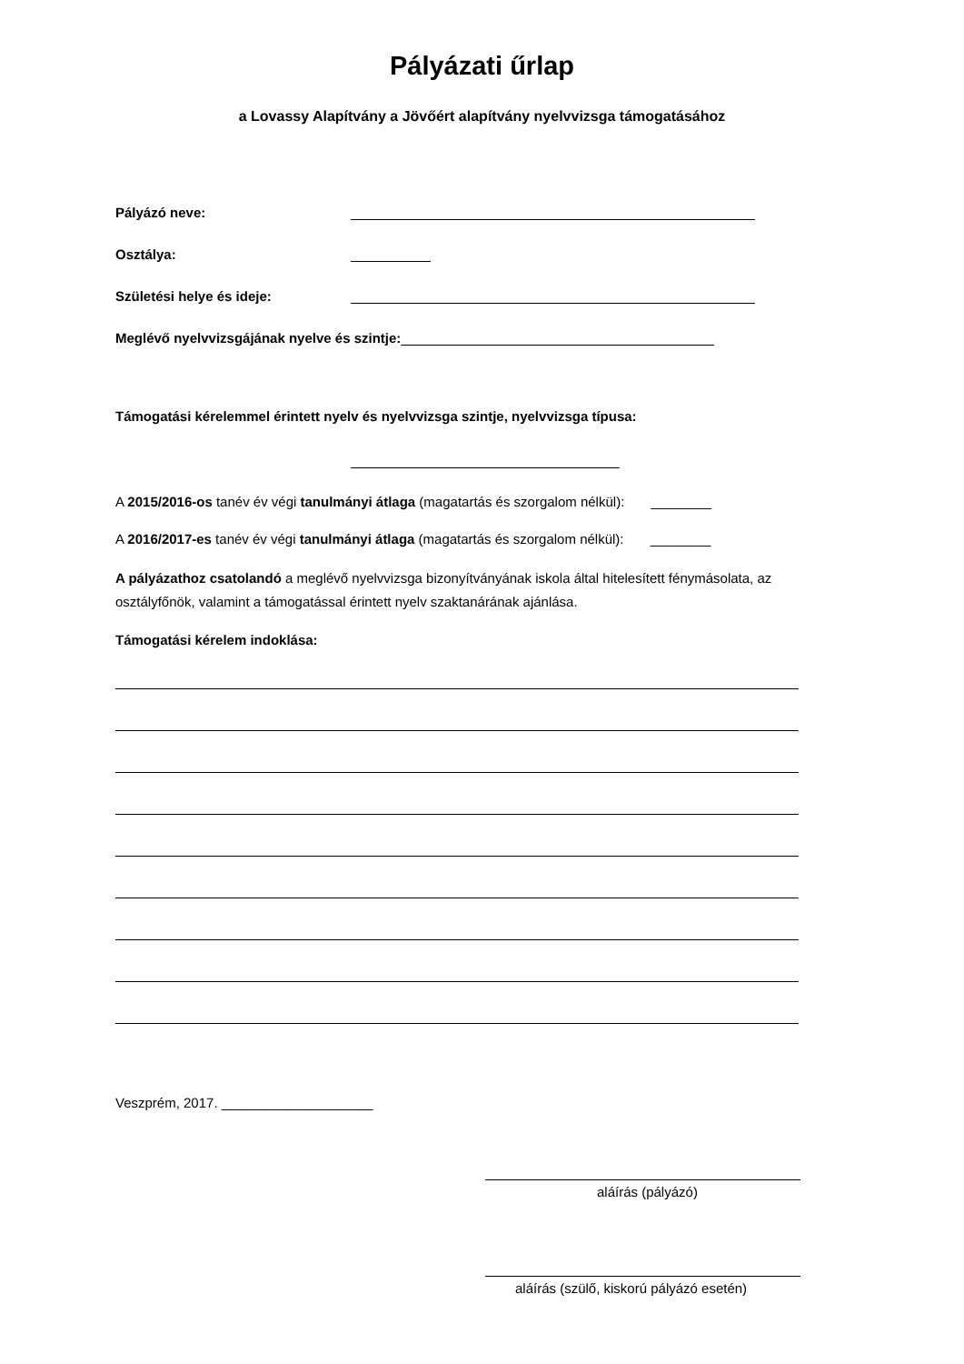Pályázati űrlap
a Lovassy Alapítvány a Jövőért alapítvány nyelvvizsga támogatásához
Pályázó neve:
Osztálya:
Születési helye és ideje:
Meglévő nyelvvizsgájának nyelve és szintje:
Támogatási kérelemmel érintett nyelv és nyelvvizsga szintje, nyelvvizsga típusa:
A 2015/2016-os tanév év végi tanulmányi átlaga (magatartás és szorgalom nélkül): ________
A 2016/2017-es tanév év végi tanulmányi átlaga (magatartás és szorgalom nélkül): ________
A pályázathoz csatolandó a meglévő nyelvvizsga bizonyítványának iskola által hitelesített fénymásolata, az osztályfőnök, valamint a támogatással érintett nyelv szaktanárának ajánlása.
Támogatási kérelem indoklása:
Veszprém, 2017. ____________________
aláírás (pályázó)
aláírás (szülő, kiskorú pályázó esetén)